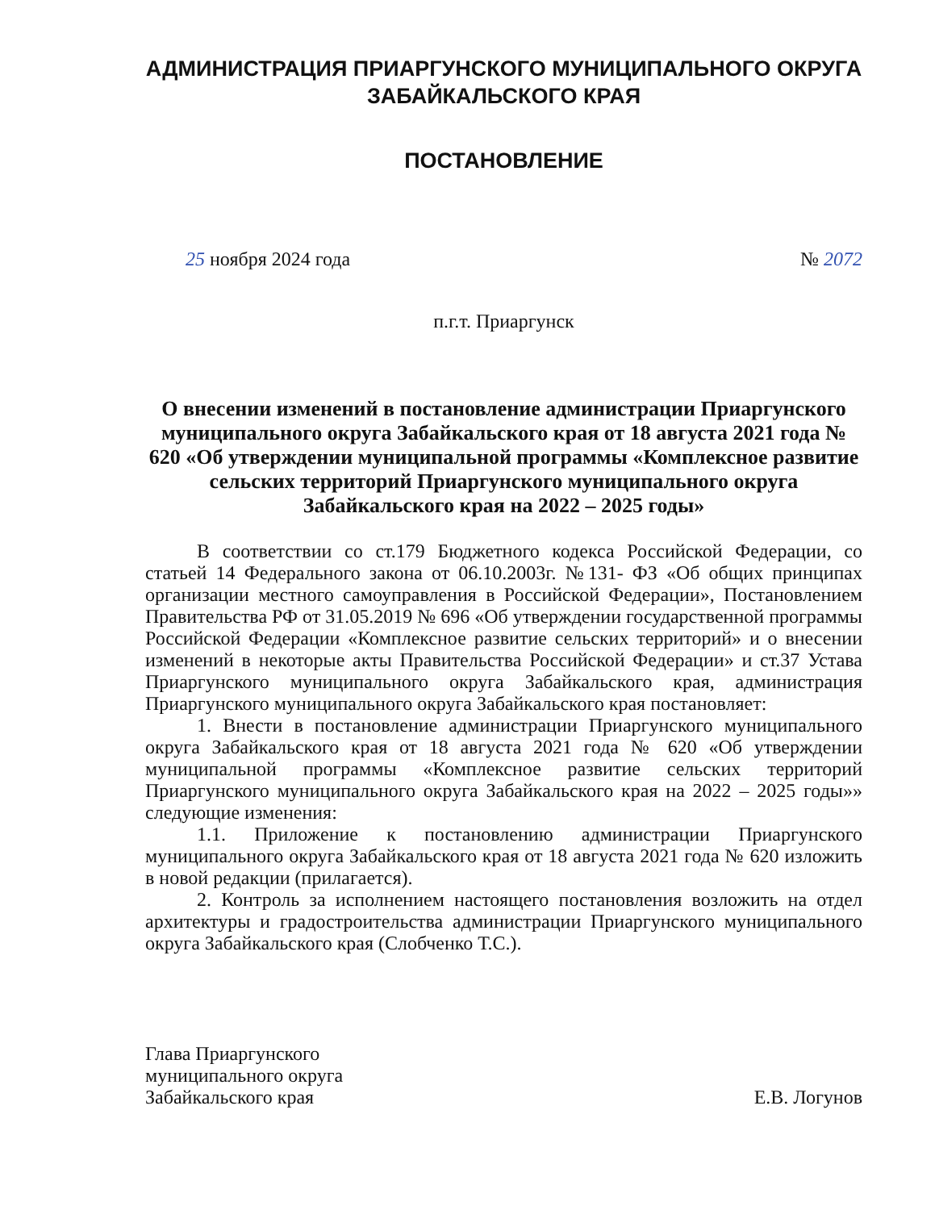АДМИНИСТРАЦИЯ ПРИАРГУНСКОГО МУНИЦИПАЛЬНОГО ОКРУГА ЗАБАЙКАЛЬСКОГО КРАЯ
ПОСТАНОВЛЕНИЕ
25 ноября 2024 года № 2072
п.г.т. Приаргунск
О внесении изменений в постановление администрации Приаргунского муниципального округа Забайкальского края от 18 августа 2021 года № 620 «Об утверждении муниципальной программы «Комплексное развитие сельских территорий Приаргунского муниципального округа Забайкальского края на 2022 – 2025 годы»
В соответствии со ст.179 Бюджетного кодекса Российской Федерации, со статьей 14 Федерального закона от 06.10.2003г. №131- ФЗ «Об общих принципах организации местного самоуправления в Российской Федерации», Постановлением Правительства РФ от 31.05.2019 № 696 «Об утверждении государственной программы Российской Федерации «Комплексное развитие сельских территорий» и о внесении изменений в некоторые акты Правительства Российской Федерации» и ст.37 Устава Приаргунского муниципального округа Забайкальского края, администрация Приаргунского муниципального округа Забайкальского края постановляет:
1. Внести в постановление администрации Приаргунского муниципального округа Забайкальского края от 18 августа 2021 года № 620 «Об утверждении муниципальной программы «Комплексное развитие сельских территорий Приаргунского муниципального округа Забайкальского края на 2022 – 2025 годы»» следующие изменения:
1.1. Приложение к постановлению администрации Приаргунского муниципального округа Забайкальского края от 18 августа 2021 года № 620 изложить в новой редакции (прилагается).
2. Контроль за исполнением настоящего постановления возложить на отдел архитектуры и градостроительства администрации Приаргунского муниципального округа Забайкальского края (Слобченко Т.С.).
Глава Приаргунского
муниципального округа
Забайкальского края
Е.В. Логунов